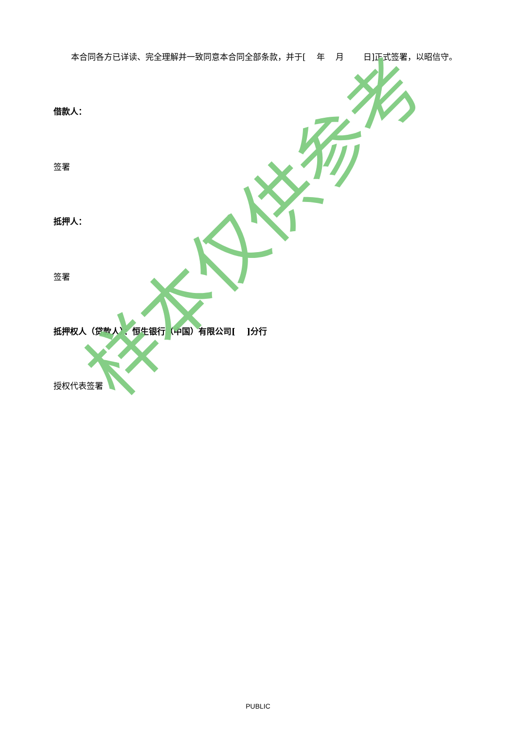本合同各方已详读、完全理解并一致同意本合同全部条款，并于[　 年　 月　　 日]正式签署，以昭信守。
借款人：
签署
抵押人：
签署
抵押权人（贷款人）：恒生银行（中国）有限公司[　 ]分行
授权代表签署
样本仅供参考
PUBLIC